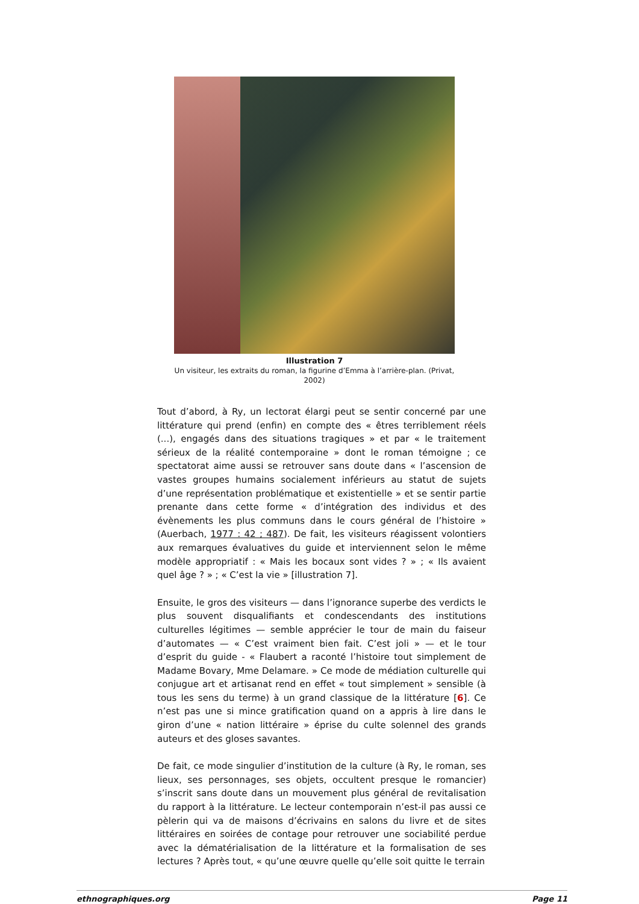Illustration 7
Un visiteur, les extraits du roman, la figurine d’Emma à l’arrière-plan. (Privat, 2002)
Tout d’abord, à Ry, un lectorat élargi peut se sentir concerné par une littérature qui prend (enfin) en compte des « êtres terriblement réels (...), engagés dans des situations tragiques » et par « le traitement sérieux de la réalité contemporaine » dont le roman témoigne ; ce spectatorat aime aussi se retrouver sans doute dans « l’ascension de vastes groupes humains socialement inférieurs au statut de sujets d’une représentation problématique et existentielle » et se sentir partie prenante dans cette forme « d’intégration des individus et des évènements les plus communs dans le cours général de l’histoire » (Auerbach, 1977 : 42 ; 487). De fait, les visiteurs réagissent volontiers aux remarques évaluatives du guide et interviennent selon le même modèle appropriatif : « Mais les bocaux sont vides ? » ; « Ils avaient quel âge ? » ; « C’est la vie » [illustration 7].
Ensuite, le gros des visiteurs — dans l’ignorance superbe des verdicts le plus souvent disqualifiants et condescendants des institutions culturelles légitimes — semble apprécier le tour de main du faiseur d’automates — « C’est vraiment bien fait. C’est joli » — et le tour d’esprit du guide - « Flaubert a raconté l’histoire tout simplement de Madame Bovary, Mme Delamare. » Ce mode de médiation culturelle qui conjugue art et artisanat rend en effet « tout simplement » sensible (à tous les sens du terme) à un grand classique de la littérature [6]. Ce n’est pas une si mince gratification quand on a appris à lire dans le giron d’une « nation littéraire » éprise du culte solennel des grands auteurs et des gloses savantes.
De fait, ce mode singulier d’institution de la culture (à Ry, le roman, ses lieux, ses personnages, ses objets, occultent presque le romancier) s’inscrit sans doute dans un mouvement plus général de revitalisation du rapport à la littérature. Le lecteur contemporain n’est-il pas aussi ce pèlerin qui va de maisons d’écrivains en salons du livre et de sites littéraires en soirées de contage pour retrouver une sociabilité perdue avec la dématérialisation de la littérature et la formalisation de ses lectures ? Après tout, « qu’une œuvre quelle qu’elle soit quitte le terrain
ethnographiques.org Page 11